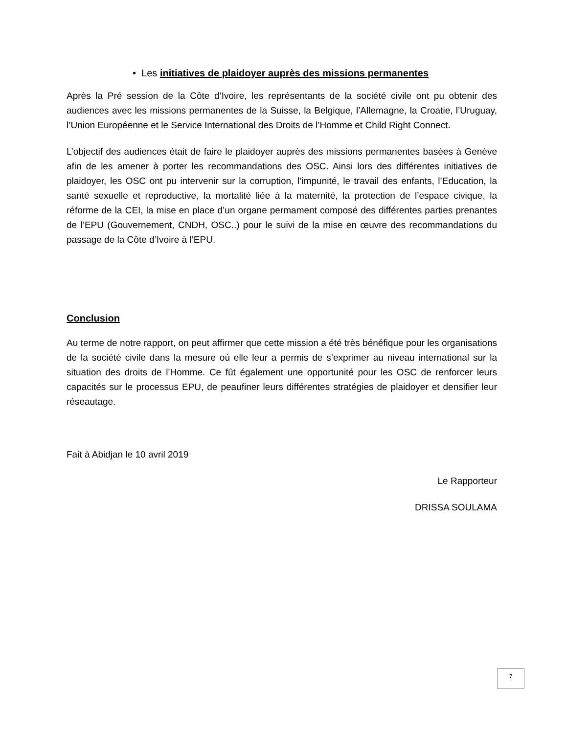• Les initiatives de plaidoyer auprès des missions permanentes
Après la Pré session de la Côte d’Ivoire, les représentants de la société civile ont pu obtenir des audiences avec les missions permanentes de la Suisse, la Belgique, l’Allemagne, la Croatie, l’Uruguay, l’Union Européenne et le Service International des Droits de l’Homme et Child Right Connect.
L’objectif des audiences était de faire le plaidoyer auprès des missions permanentes basées à Genève afin de les amener à porter les recommandations des OSC. Ainsi lors des différentes initiatives de plaidoyer, les OSC ont pu intervenir sur la corruption, l’impunité, le travail des enfants, l’Education, la santé sexuelle et reproductive, la mortalité liée à la maternité, la protection de l’espace civique, la réforme de la CEI, la mise en place d’un organe permament composé des différentes parties prenantes de l’EPU (Gouvernement, CNDH, OSC..) pour le suivi de la mise en œuvre des recommandations du passage de la Côte d’Ivoire à l’EPU.
Conclusion
Au terme de notre rapport, on peut affirmer que cette mission a été très bénéfique pour les organisations de la société civile dans la mesure où elle leur a permis de s’exprimer au niveau international sur la situation des droits de l’Homme. Ce fût également une opportunité pour les OSC de renforcer leurs capacités sur le processus EPU, de peaufiner leurs différentes stratégies de plaidoyer et densifier leur réseautage.
Fait à Abidjan le 10 avril 2019
Le Rapporteur
DRISSA SOULAMA
7